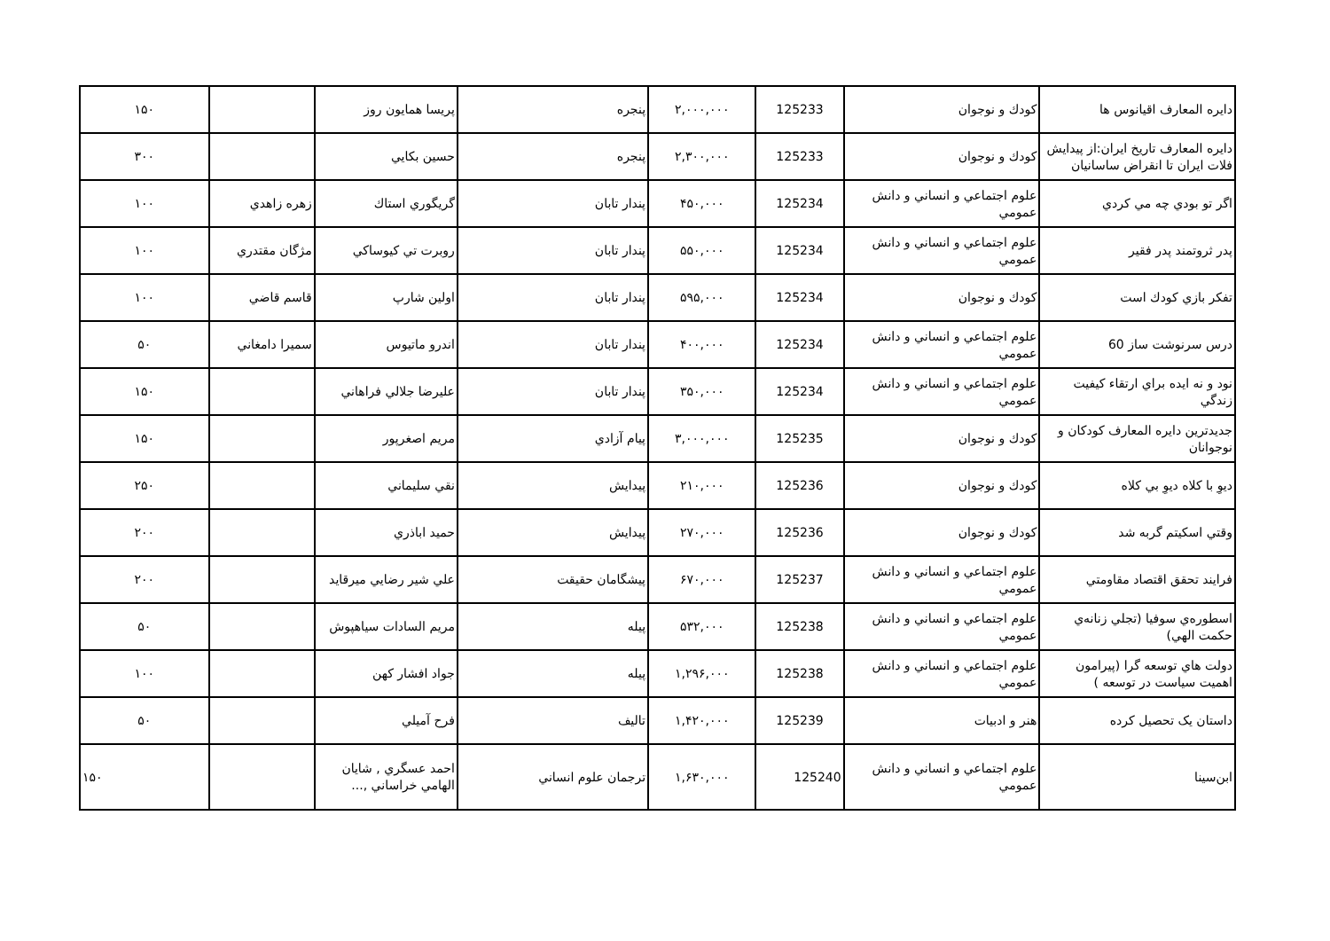| دايره المعارف اقيانوس ها | كودك و نوجوان | 125233 | ۲,۰۰۰,۰۰۰ | پنجره | پريسا همايون روز | | ۱۵۰ |
| دايره المعارف تاريخ ايران:از پيدايش فلات ايران تا انقراض ساسانيان | كودك و نوجوان | 125233 | ۲,۳۰۰,۰۰۰ | پنجره | حسين بكايي | | ۳۰۰ |
| اگر تو بودي چه مي كردي | علوم اجتماعي و انساني و دانش عمومي | 125234 | ۴۵۰,۰۰۰ | پندار تابان | گريگوري استاك | زهره زاهدي | ۱۰۰ |
| پدر ثروتمند پدر فقير | علوم اجتماعي و انساني و دانش عمومي | 125234 | ۵۵۰,۰۰۰ | پندار تابان | روبرت تي كيوساكي | مژگان مقتدري | ۱۰۰ |
| تفكر بازي كودك است | كودك و نوجوان | 125234 | ۵۹۵,۰۰۰ | پندار تابان | اولين شارپ | قاسم قاضي | ۱۰۰ |
| درس سرنوشت ساز 60 | علوم اجتماعي و انساني و دانش عمومي | 125234 | ۴۰۰,۰۰۰ | پندار تابان | اندرو ماتيوس | سميرا دامغاني | ۵۰ |
| نود و نه ايده براي ارتقاء كيفيت زندگي | علوم اجتماعي و انساني و دانش عمومي | 125234 | ۳۵۰,۰۰۰ | پندار تابان | عليرضا جلالي فراهاني | | ۱۵۰ |
| جديدترين دايره المعارف كودكان و نوجوانان | كودك و نوجوان | 125235 | ۳,۰۰۰,۰۰۰ | پيام آزادي | مريم اصغرپور | | ۱۵۰ |
| ديوِ با كلاه ديوِ بي كلاه | كودك و نوجوان | 125236 | ۲۱۰,۰۰۰ | پيدايش | نقي سليماني | | ۲۵۰ |
| وقتي اسكيتم گربه شد | كودك و نوجوان | 125236 | ۲۷۰,۰۰۰ | پيدايش | حميد اباذري | | ۲۰۰ |
| فرايند تحقق اقتصاد مقاومتي | علوم اجتماعي و انساني و دانش عمومي | 125237 | ۶۷۰,۰۰۰ | پيشگامان حقيقت | علي شير رضايي ميرقايد | | ۲۰۰ |
| اسطوره‌ي سوفيا (تجلي زنانه‌ي حكمت الهي) | علوم اجتماعي و انساني و دانش عمومي | 125238 | ۵۳۲,۰۰۰ | پيله | مريم السادات سياهپوش | | ۵۰ |
| دولت هاي توسعه گرا (پيرامون اهميت سياست در توسعه ) | علوم اجتماعي و انساني و دانش عمومي | 125238 | ۱,۲۹۶,۰۰۰ | پيله | جواد افشار كهن | | ۱۰۰ |
| داستان یک تحصیل کرده | هنر و ادبيات | 125239 | ۱,۴۲۰,۰۰۰ | تاليف | فرح آميلي | | ۵۰ |
| ابن‌سينا | علوم اجتماعي و انساني و دانش عمومي | 125240 | ۱,۶۳۰,۰۰۰ | ترجمان علوم انساني | احمد عسگري , شايان الهامي خراساني ,... | | ۱۵۰ |